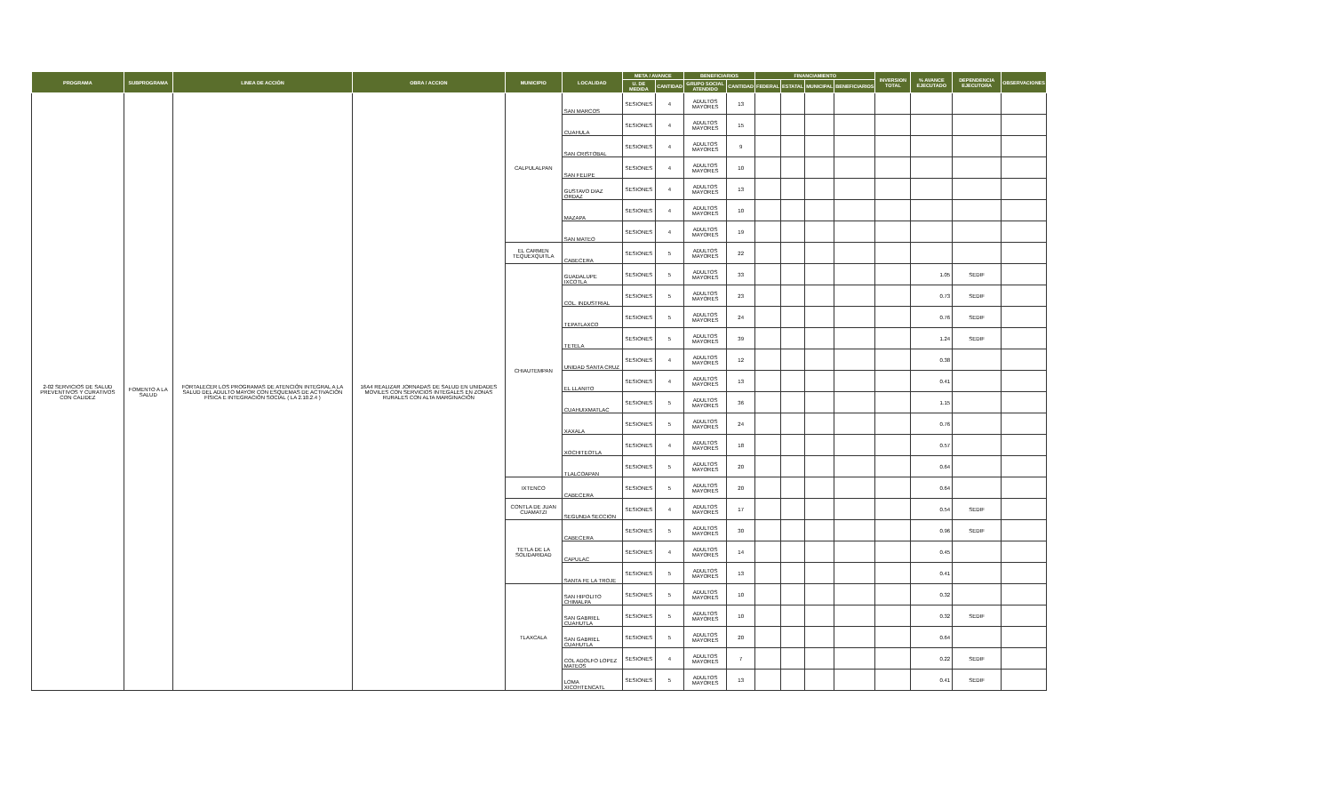| PROGRAMA | SUBPROGRAMA | LINEA DE ACCIÓN | OBRA / ACCION | MUNICIPIO | LOCALIDAD | META / AVANCE | | BENEFICIARIOS | | FINANCIAMIENTO | | | | INVERSION TOTAL | % AVANCE EJECUTADO | DEPENDENCIA EJECUTORA | OBSERVACIONES |
| --- | --- | --- | --- | --- | --- | --- | --- | --- | --- | --- | --- | --- | --- | --- | --- | --- | --- |
| | | | | | | U. DE MEDIDA | CANTIDAD | GRUPO SOCIAL ATENDIDO | CANTIDAD | FEDERAL | ESTATAL | MUNICIPAL | BENEFICIARIOS | | | | |
| 2-02 SERVICIOS DE SALUD PREVENTIVOS Y CURATIVOS CON CALIDEZ | FOMENTO A LA SALUD | FORTALECER LOS PROGRAMAS DE ATENCIÓN INTEGRAL A LA SALUD DEL ADULTO MAYOR CON ESQUEMAS DE ACTIVACIÓN FÍSICA E INTEGRACIÓN SOCIAL ( LA 2.10.2.4 ) | 16A4 REALIZAR JORNADAS DE SALUD EN UNIDADES MOVILES CON SERVICIOS INTEGALES EN ZONAS RURALES CON ALTA MARGINACIÓN | CALPULALPAN | SAN MARCOS | SESIONES | 4 | ADULTOS MAYORES | 13 | | | | | | | | |
| | | | | | CUAHULA | SESIONES | 4 | ADULTOS MAYORES | 15 | | | | | | | | |
| | | | | | SAN CRISTOBAL | SESIONES | 4 | ADULTOS MAYORES | 9 | | | | | | | | |
| | | | | | SAN FELIPE | SESIONES | 4 | ADULTOS MAYORES | 10 | | | | | | | | |
| | | | | | GUSTAVO DIAZ ORDAZ | SESIONES | 4 | ADULTOS MAYORES | 13 | | | | | | | | |
| | | | | | MAZAPA | SESIONES | 4 | ADULTOS MAYORES | 10 | | | | | | | | |
| | | | | | SAN MATEO | SESIONES | 4 | ADULTOS MAYORES | 19 | | | | | | | | |
| | | | | EL CARMEN TEQUEXQUITLA | CABECERA | SESIONES | 5 | ADULTOS MAYORES | 22 | | | | | | | | |
| | | | | CHIAUTEMPAN | GUADALUPE IXCOTLA | SESIONES | 5 | ADULTOS MAYORES | 33 | | | | | | 1.05 | SEDIF | |
| | | | | | COL. INDUSTRIAL | SESIONES | 5 | ADULTOS MAYORES | 23 | | | | | | 0.73 | SEDIF | |
| | | | | | TEPATLAXCO | SESIONES | 5 | ADULTOS MAYORES | 24 | | | | | | 0.76 | SEDIF | |
| | | | | | TETELA | SESIONES | 5 | ADULTOS MAYORES | 39 | | | | | | 1.24 | SEDIF | |
| | | | | | UNIDAD SANTA CRUZ | SESIONES | 4 | ADULTOS MAYORES | 12 | | | | | | 0.38 | | |
| | | | | | EL LLANITO | SESIONES | 4 | ADULTOS MAYORES | 13 | | | | | | 0.41 | | |
| | | | | | CUAHUIXMATLAC | SESIONES | 5 | ADULTOS MAYORES | 36 | | | | | | 1.15 | | |
| | | | | | XAXALA | SESIONES | 5 | ADULTOS MAYORES | 24 | | | | | | 0.76 | | |
| | | | | | XOCHITEOTLA | SESIONES | 4 | ADULTOS MAYORES | 18 | | | | | | 0.57 | | |
| | | | | | TLALCOAPAN | SESIONES | 5 | ADULTOS MAYORES | 20 | | | | | | 0.64 | | |
| | | | | IXTENCO | CABECERA | SESIONES | 5 | ADULTOS MAYORES | 20 | | | | | | 0.64 | | |
| | | | | CONTLA DE JUAN CUAMATZI | SEGUNDA SECCION | SESIONES | 4 | ADULTOS MAYORES | 17 | | | | | | 0.54 | SEDIF | |
| | | | | TETLA DE LA SOLIDARIDAD | CABECERA | SESIONES | 5 | ADULTOS MAYORES | 30 | | | | | | 0.96 | SEDIF | |
| | | | | | CAPULAC | SESIONES | 4 | ADULTOS MAYORES | 14 | | | | | | 0.45 | | |
| | | | | | SANTA FE LA TROJE | SESIONES | 5 | ADULTOS MAYORES | 13 | | | | | | 0.41 | | |
| | | | | TLAXCALA | SAN HIPOLITO CHIMALPA | SESIONES | 5 | ADULTOS MAYORES | 10 | | | | | | 0.32 | | |
| | | | | | SAN GABRIEL CUAHUTLA | SESIONES | 5 | ADULTOS MAYORES | 10 | | | | | | 0.32 | SEDIF | |
| | | | | | SAN GABRIEL CUAHUTLA | SESIONES | 5 | ADULTOS MAYORES | 20 | | | | | | 0.64 | | |
| | | | | | COL ADOLFO LOPEZ MATEOS | SESIONES | 4 | ADULTOS MAYORES | 7 | | | | | | 0.22 | SEDIF | |
| | | | | | LOMA XICOHTENCATL | SESIONES | 5 | ADULTOS MAYORES | 13 | | | | | | 0.41 | SEDIF | |